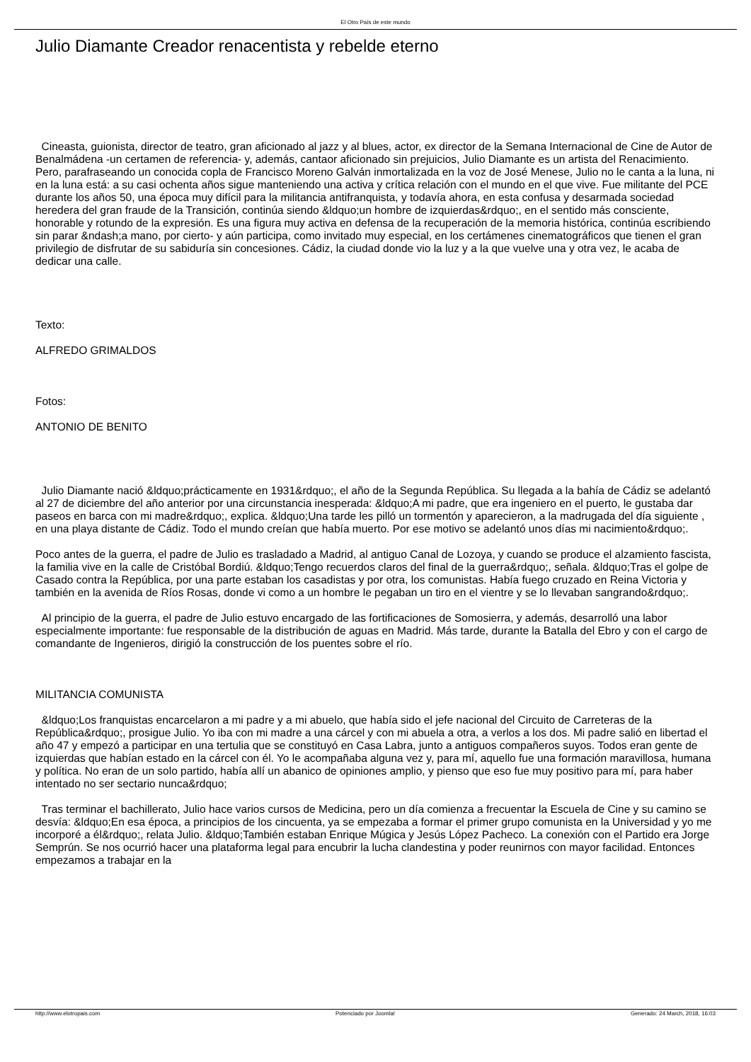El Otro País de este mundo
Julio Diamante Creador renacentista y rebelde eterno
Cineasta, guionista, director de teatro, gran aficionado al jazz y al blues, actor, ex director de la Semana Internacional de Cine de Autor de Benalmádena -un certamen de referencia- y, además, cantaor aficionado sin prejuicios, Julio Diamante es un artista del Renacimiento. Pero, parafraseando un conocida copla de Francisco Moreno Galván inmortalizada en la voz de José Menese, Julio no le canta a la luna, ni en la luna está: a su casi ochenta años sigue manteniendo una activa y crítica relación con el mundo en el que vive. Fue militante del PCE durante los años 50, una época muy difícil para la militancia antifranquista, y todavía ahora, en esta confusa y desarmada sociedad heredera del gran fraude de la Transición, continúa siendo &ldquo;un hombre de izquierdas&rdquo;, en el sentido más consciente, honorable y rotundo de la expresión. Es una figura muy activa en defensa de la recuperación de la memoria histórica, continúa escribiendo sin parar &ndash;a mano, por cierto- y aún participa, como invitado muy especial, en los certámenes cinematográficos que tienen el gran privilegio de disfrutar de su sabiduría sin concesiones. Cádiz, la ciudad donde vio la luz y a la que vuelve una y otra vez, le acaba de dedicar una calle.
Texto:
ALFREDO GRIMALDOS
Fotos:
ANTONIO DE BENITO
Julio Diamante nació &ldquo;prácticamente en 1931&rdquo;, el año de la Segunda República. Su llegada a la bahía de Cádiz se adelantó al 27 de diciembre del año anterior por una circunstancia inesperada: &ldquo;A mi padre, que era ingeniero en el puerto, le gustaba dar paseos en barca con mi madre&rdquo;, explica. &ldquo;Una tarde les pilló un tormentón y aparecieron, a la madrugada del día siguiente , en una playa distante de Cádiz. Todo el mundo creían que había muerto. Por ese motivo se adelantó unos días mi nacimiento&rdquo;.
Poco antes de la guerra, el padre de Julio es trasladado a Madrid, al antiguo Canal de Lozoya, y cuando se produce el alzamiento fascista, la familia vive en la calle de Cristóbal Bordiú. &ldquo;Tengo recuerdos claros del final de la guerra&rdquo;, señala. &ldquo;Tras el golpe de Casado contra la República, por una parte estaban los casadistas y por otra, los comunistas. Había fuego cruzado en Reina Victoria y también en la avenida de Ríos Rosas, donde vi como a un hombre le pegaban un tiro en el vientre y se lo llevaban sangrando&rdquo;.
Al principio de la guerra, el padre de Julio estuvo encargado de las fortificaciones de Somosierra, y además, desarrolló una labor especialmente importante: fue responsable de la distribución de aguas en Madrid. Más tarde, durante la Batalla del Ebro y con el cargo de comandante de Ingenieros, dirigió la construcción de los puentes sobre el río.
MILITANCIA COMUNISTA
&ldquo;Los franquistas encarcelaron a mi padre y a mi abuelo, que había sido el jefe nacional del Circuito de Carreteras de la República&rdquo;, prosigue Julio. Yo iba con mi madre a una cárcel y con mi abuela a otra, a verlos a los dos. Mi padre salió en libertad el año 47 y empezó a participar en una tertulia que se constituyó en Casa Labra, junto a antiguos compañeros suyos. Todos eran gente de izquierdas que habían estado en la cárcel con él. Yo le acompañaba alguna vez y, para mí, aquello fue una formación maravillosa, humana y política. No eran de un solo partido, había allí un abanico de opiniones amplio, y pienso que eso fue muy positivo para mí, para haber intentado no ser sectario nunca&rdquo;
Tras terminar el bachillerato, Julio hace varios cursos de Medicina, pero un día comienza a frecuentar la Escuela de Cine y su camino se desvía: &ldquo;En esa época, a principios de los cincuenta, ya se empezaba a formar el primer grupo comunista en la Universidad y yo me incorporé a él&rdquo;, relata Julio. &ldquo;También estaban Enrique Múgica y Jesús López Pacheco. La conexión con el Partido era Jorge Semprún. Se nos ocurrió hacer una plataforma legal para encubrir la lucha clandestina y poder reunirnos con mayor facilidad. Entonces empezamos a trabajar en la
http://www.elotropais.com Potenciado por Joomla! Generado: 24 March, 2018, 16:03